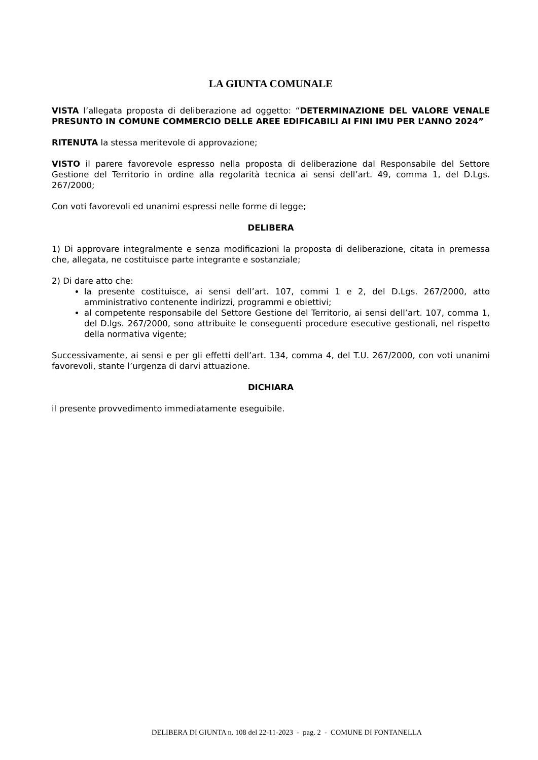LA GIUNTA COMUNALE
VISTA l’allegata proposta di deliberazione ad oggetto: “DETERMINAZIONE DEL VALORE VENALE PRESUNTO IN COMUNE COMMERCIO DELLE AREE EDIFICABILI AI FINI IMU PER L’ANNO 2024”
RITENUTA la stessa meritevole di approvazione;
VISTO il parere favorevole espresso nella proposta di deliberazione dal Responsabile del Settore Gestione del Territorio in ordine alla regolarità tecnica ai sensi dell’art. 49, comma 1, del D.Lgs. 267/2000;
Con voti favorevoli ed unanimi espressi nelle forme di legge;
DELIBERA
1) Di approvare integralmente e senza modificazioni la proposta di deliberazione, citata in premessa che, allegata, ne costituisce parte integrante e sostanziale;
2) Di dare atto che:
la presente costituisce, ai sensi dell’art. 107, commi 1 e 2, del D.Lgs. 267/2000, atto amministrativo contenente indirizzi, programmi e obiettivi;
al competente responsabile del Settore Gestione del Territorio, ai sensi dell’art. 107, comma 1, del D.lgs. 267/2000, sono attribuite le conseguenti procedure esecutive gestionali, nel rispetto della normativa vigente;
Successivamente, ai sensi e per gli effetti dell’art. 134, comma 4, del T.U. 267/2000, con voti unanimi favorevoli, stante l’urgenza di darvi attuazione.
DICHIARA
il presente provvedimento immediatamente eseguibile.
DELIBERA DI GIUNTA n. 108 del 22-11-2023 - pag. 2 - COMUNE DI FONTANELLA